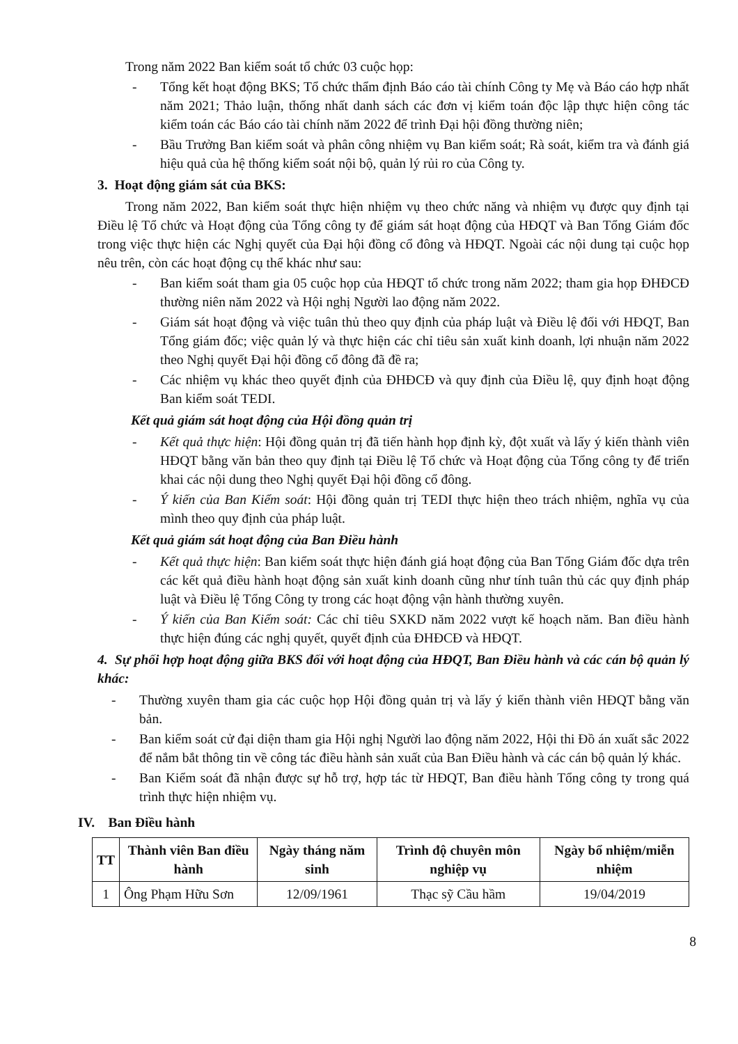Trong năm 2022 Ban kiểm soát tổ chức 03 cuộc họp:
- Tổng kết hoạt động BKS; Tổ chức thẩm định Báo cáo tài chính Công ty Mẹ và Báo cáo hợp nhất năm 2021; Thảo luận, thống nhất danh sách các đơn vị kiểm toán độc lập thực hiện công tác kiểm toán các Báo cáo tài chính năm 2022 để trình Đại hội đồng thường niên;
- Bầu Trưởng Ban kiểm soát và phân công nhiệm vụ Ban kiểm soát; Rà soát, kiểm tra và đánh giá hiệu quả của hệ thống kiểm soát nội bộ, quản lý rủi ro của Công ty.
3. Hoạt động giám sát của BKS:
Trong năm 2022, Ban kiểm soát thực hiện nhiệm vụ theo chức năng và nhiệm vụ được quy định tại Điều lệ Tổ chức và Hoạt động của Tổng công ty để giám sát hoạt động của HĐQT và Ban Tổng Giám đốc trong việc thực hiện các Nghị quyết của Đại hội đồng cổ đông và HĐQT. Ngoài các nội dung tại cuộc họp nêu trên, còn các hoạt động cụ thể khác như sau:
- Ban kiểm soát tham gia 05 cuộc họp của HĐQT tổ chức trong năm 2022; tham gia họp ĐHĐCĐ thường niên năm 2022 và Hội nghị Người lao động năm 2022.
- Giám sát hoạt động và việc tuân thủ theo quy định của pháp luật và Điều lệ đối với HĐQT, Ban Tổng giám đốc; việc quản lý và thực hiện các chỉ tiêu sản xuất kinh doanh, lợi nhuận năm 2022 theo Nghị quyết Đại hội đồng cổ đông đã đề ra;
- Các nhiệm vụ khác theo quyết định của ĐHĐCĐ và quy định của Điều lệ, quy định hoạt động Ban kiểm soát TEDI.
Kết quả giám sát hoạt động của Hội đồng quản trị
- Kết quả thực hiện: Hội đồng quản trị đã tiến hành họp định kỳ, đột xuất và lấy ý kiến thành viên HĐQT bằng văn bản theo quy định tại Điều lệ Tổ chức và Hoạt động của Tổng công ty để triển khai các nội dung theo Nghị quyết Đại hội đồng cổ đông.
- Ý kiến của Ban Kiểm soát: Hội đồng quản trị TEDI thực hiện theo trách nhiệm, nghĩa vụ của mình theo quy định của pháp luật.
Kết quả giám sát hoạt động của Ban Điều hành
- Kết quả thực hiện: Ban kiểm soát thực hiện đánh giá hoạt động của Ban Tổng Giám đốc dựa trên các kết quả điều hành hoạt động sản xuất kinh doanh cũng như tính tuân thủ các quy định pháp luật và Điều lệ Tổng Công ty trong các hoạt động vận hành thường xuyên.
- Ý kiến của Ban Kiểm soát: Các chỉ tiêu SXKD năm 2022 vượt kế hoạch năm. Ban điều hành thực hiện đúng các nghị quyết, quyết định của ĐHĐCĐ và HĐQT.
4. Sự phối hợp hoạt động giữa BKS đối với hoạt động của HĐQT, Ban Điều hành và các cán bộ quản lý khác:
- Thường xuyên tham gia các cuộc họp Hội đồng quản trị và lấy ý kiến thành viên HĐQT bằng văn bản.
- Ban kiểm soát cử đại diện tham gia Hội nghị Người lao động năm 2022, Hội thi Đồ án xuất sắc 2022 để nắm bắt thông tin về công tác điều hành sản xuất của Ban Điều hành và các cán bộ quản lý khác.
- Ban Kiểm soát đã nhận được sự hỗ trợ, hợp tác từ HĐQT, Ban điều hành Tổng công ty trong quá trình thực hiện nhiệm vụ.
IV. Ban Điều hành
| TT | Thành viên Ban điều hành | Ngày tháng năm sinh | Trình độ chuyên môn nghiệp vụ | Ngày bổ nhiệm/miễn nhiệm |
| --- | --- | --- | --- | --- |
| 1 | Ông Phạm Hữu Sơn | 12/09/1961 | Thạc sỹ Cầu hầm | 19/04/2019 |
8